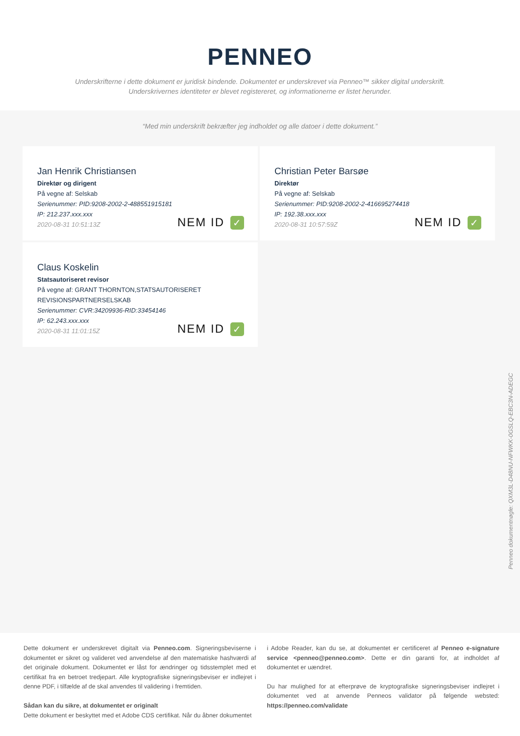PENNEO
Underskrifterne i dette dokument er juridisk bindende. Dokumentet er underskrevet via Penneo™ sikker digital underskrift.
Underskrivernes identiteter er blevet registereret, og informationerne er listet herunder.
“Med min underskrift bekræfter jeg indholdet og alle datoer i dette dokument.”
Jan Henrik Christiansen
Direktør og dirigent
På vegne af: Selskab
Serienummer: PID:9208-2002-2-488551915181
IP: 212.237.xxx.xxx
2020-08-31 10:51:13Z
NEM ID ✓
Christian Peter Barsøe
Direktør
På vegne af: Selskab
Serienummer: PID:9208-2002-2-416695274418
IP: 192.38.xxx.xxx
2020-08-31 10:57:59Z
NEM ID ✓
Claus Koskelin
Statsautoriseret revisor
På vegne af: GRANT THORNTON,STATSAUTORISERET REVISIONSPARTNERSELSKAB
Serienummer: CVR:34209936-RID:33454146
IP: 62.243.xxx.xxx
2020-08-31 11:01:15Z
NEM ID ✓
Penneo dokumentnøgle: QXM3L-D48NU-NFWKK-0GSLQ-EBC3N-ADEGC
Dette dokument er underskrevet digitalt via Penneo.com. Signeringsbeviserne i dokumentet er sikret og valideret ved anvendelse af den matematiske hashværdi af det originale dokument. Dokumentet er låst for ændringer og tidsstemplet med et certifikat fra en betroet tredjepart. Alle kryptografiske signeringsbeviser er indlejret i denne PDF, i tilfælde af de skal anvendes til validering i fremtiden.
Sådan kan du sikre, at dokumentet er originalt
Dette dokument er beskyttet med et Adobe CDS certifikat. Når du åbner dokumentet
i Adobe Reader, kan du se, at dokumentet er certificeret af Penneo e-signature service <penneo@penneo.com>. Dette er din garanti for, at indholdet af dokumentet er uændret.
Du har mulighed for at efterprøve de kryptografiske signeringsbeviser indlejret i dokumentet ved at anvende Penneos validator på følgende websted: https://penneo.com/validate